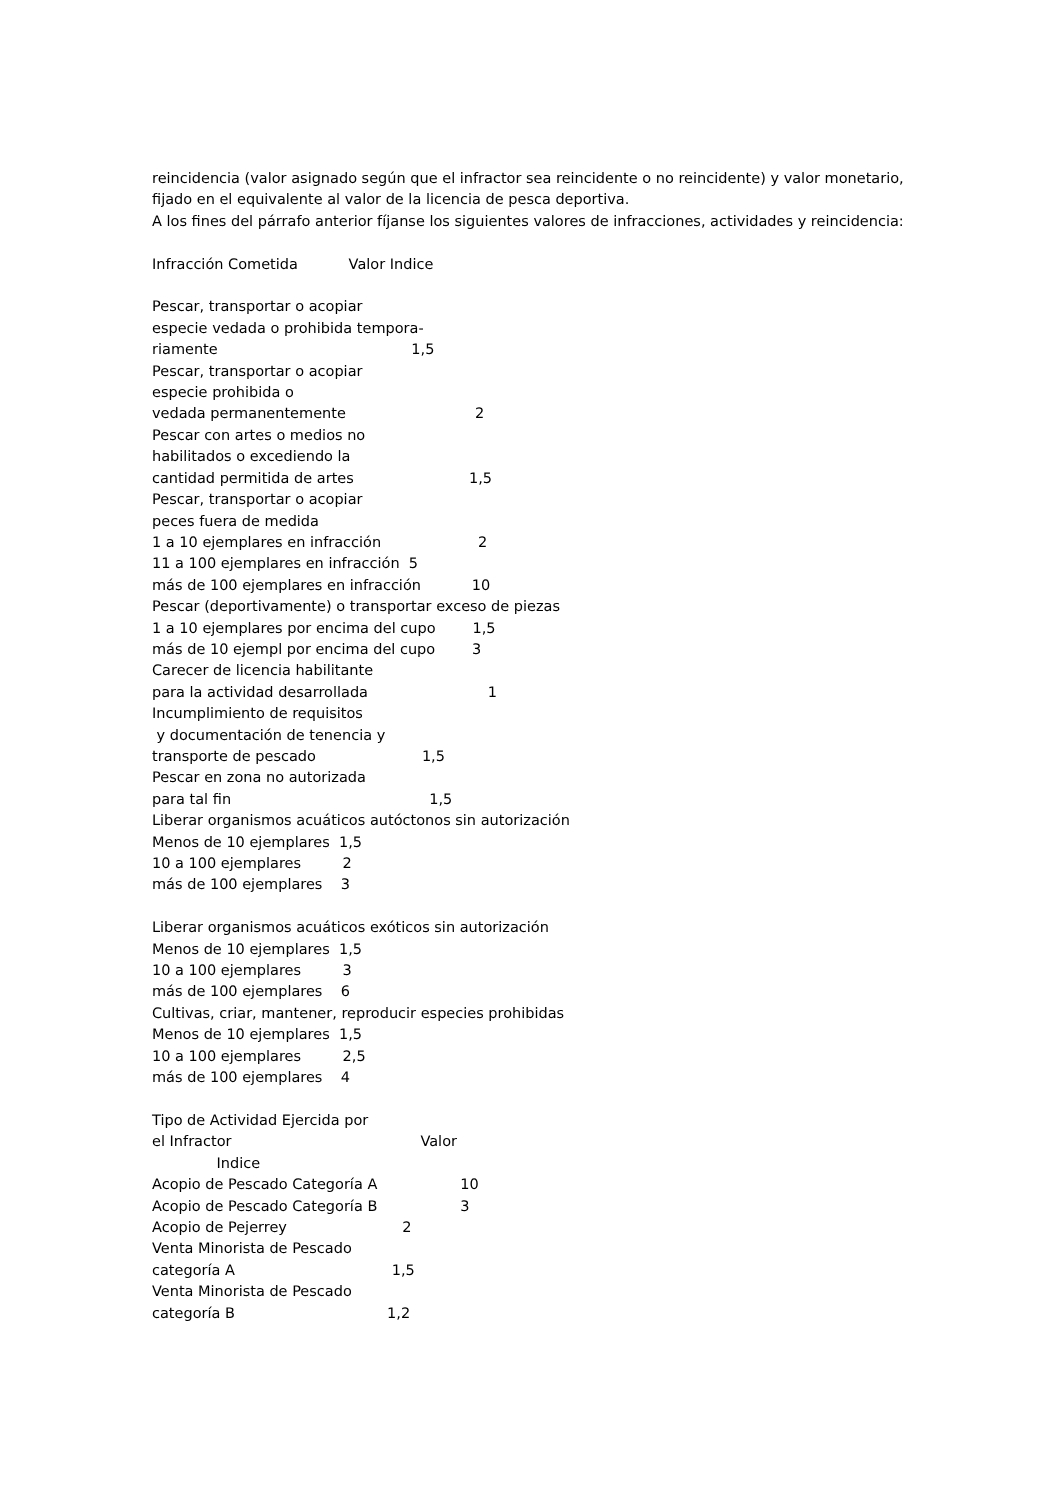reincidencia (valor asignado según que el infractor sea reincidente o no reincidente) y valor monetario,
fijado en el equivalente al valor de la licencia de pesca deportiva.
A los fines del párrafo anterior fíjanse los siguientes valores de infracciones, actividades y reincidencia:
Infracción Cometida Valor Indice
Pescar, transportar o acopiar
especie vedada o prohibida tempora-
riamente 1,5
Pescar, transportar o acopiar
especie prohibida o
vedada permanentemente 2
Pescar con artes o medios no
habilitados o excediendo la
cantidad permitida de artes 1,5
Pescar, transportar o acopiar
peces fuera de medida
1 a 10 ejemplares en infracción 2
11 a 100 ejemplares en infracción 5
más de 100 ejemplares en infracción 10
Pescar (deportivamente) o transportar exceso de piezas
1 a 10 ejemplares por encima del cupo 1,5
más de 10 ejempl por encima del cupo 3
Carecer de licencia habilitante
para la actividad desarrollada 1
Incumplimiento de requisitos
y documentación de tenencia y
transporte de pescado 1,5
Pescar en zona no autorizada
para tal fin 1,5
Liberar organismos acuáticos autóctonos sin autorización
Menos de 10 ejemplares 1,5
10 a 100 ejemplares 2
más de 100 ejemplares 3
Liberar organismos acuáticos exóticos sin autorización
Menos de 10 ejemplares 1,5
10 a 100 ejemplares 3
más de 100 ejemplares 6
Cultivas, criar, mantener, reproducir especies prohibidas
Menos de 10 ejemplares 1,5
10 a 100 ejemplares 2,5
más de 100 ejemplares 4
Tipo de Actividad Ejercida por
el Infractor Valor
Indice
Acopio de Pescado Categoría A 10
Acopio de Pescado Categoría B 3
Acopio de Pejerrey 2
Venta Minorista de Pescado
categoría A 1,5
Venta Minorista de Pescado
categoría B 1,2